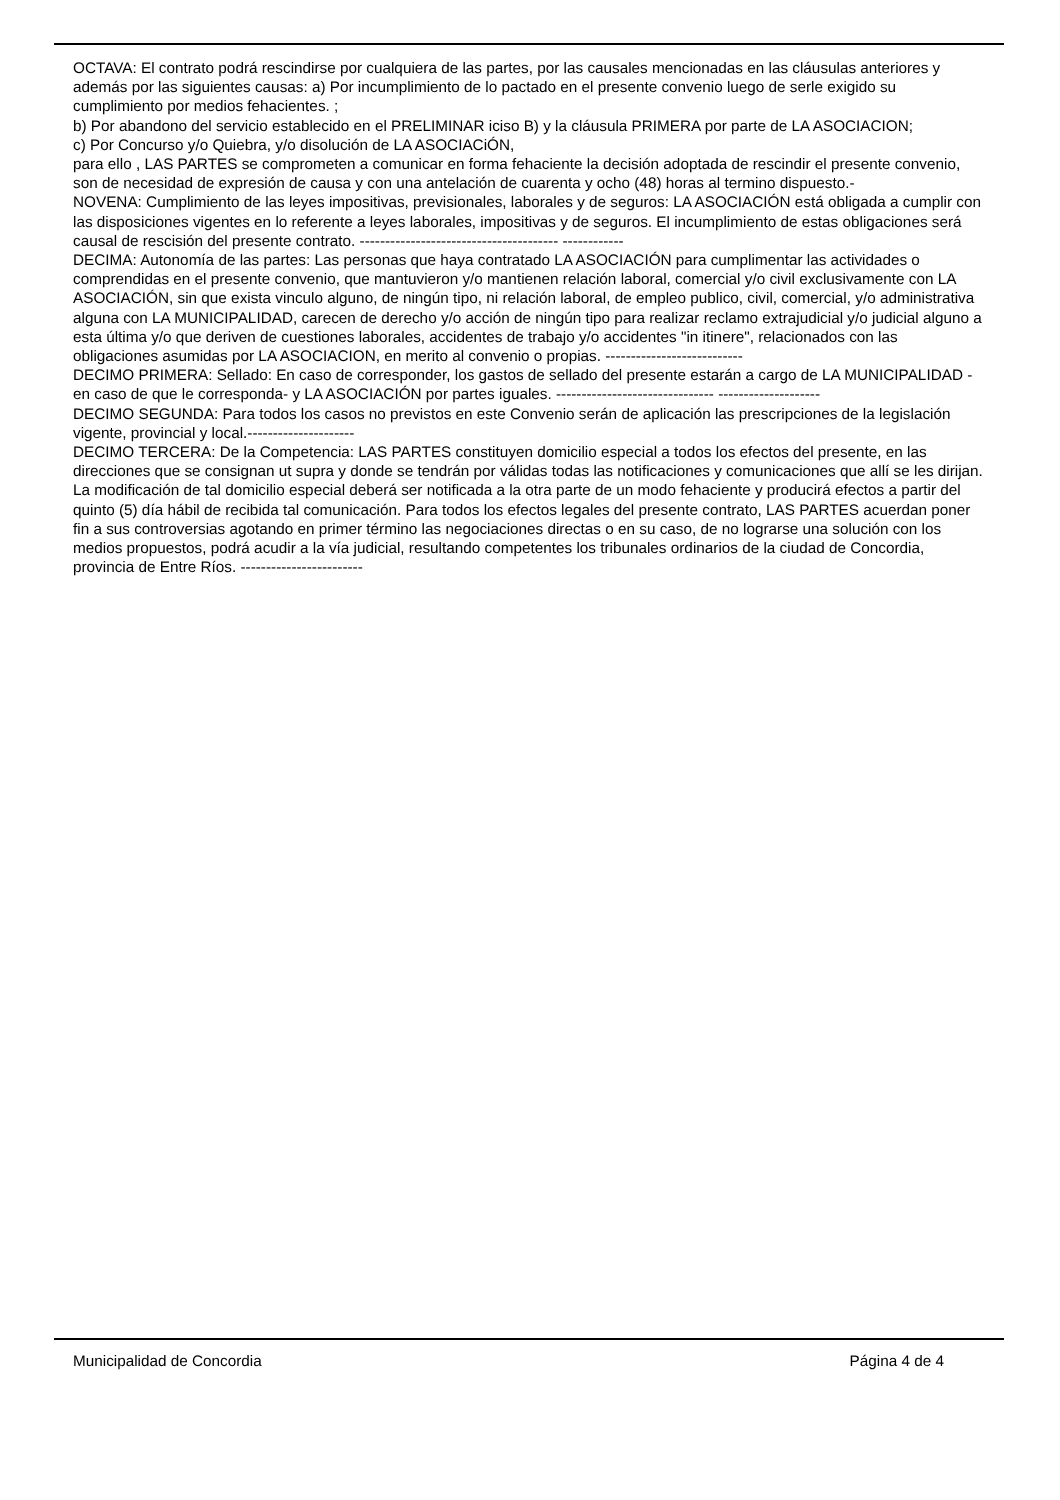OCTAVA: El contrato podrá rescindirse por cualquiera de las partes, por las causales mencionadas en las cláusulas anteriores y además por las siguientes causas: a) Por incumplimiento de lo pactado en el presente convenio luego de serle exigido su cumplimiento por medios fehacientes. ;
b) Por abandono del servicio establecido en el PRELIMINAR iciso B) y la cláusula PRIMERA por parte de LA ASOCIACION;
c) Por Concurso y/o Quiebra, y/o disolución de LA ASOCIACiÓN,
para ello , LAS PARTES se comprometen a comunicar en forma fehaciente la decisión adoptada de rescindir el presente convenio, son de necesidad de expresión de causa y con una antelación de cuarenta y ocho (48) horas al termino dispuesto.-
NOVENA: Cumplimiento de las leyes impositivas, previsionales, laborales y de seguros: LA ASOCIACIÓN está obligada a cumplir con las disposiciones vigentes en lo referente a leyes laborales, impositivas y de seguros. El incumplimiento de estas obligaciones será causal de rescisión del presente contrato. --------------------------------------- ------------
DECIMA: Autonomía de las partes: Las personas que haya contratado LA ASOCIACIÓN para cumplimentar las actividades o comprendidas en el presente convenio, que mantuvieron y/o mantienen relación laboral, comercial y/o civil exclusivamente con LA ASOCIACIÓN, sin que exista vinculo alguno, de ningún tipo, ni relación laboral, de empleo publico, civil, comercial, y/o administrativa alguna con LA MUNICIPALIDAD, carecen de derecho y/o acción de ningún tipo para realizar reclamo extrajudicial y/o judicial alguno a esta última y/o que deriven de cuestiones laborales, accidentes de trabajo y/o accidentes "in itinere", relacionados con las obligaciones asumidas por LA ASOCIACION, en merito al convenio o propias. ---------------------------
DECIMO PRIMERA: Sellado: En caso de corresponder, los gastos de sellado del presente estarán a cargo de LA MUNICIPALIDAD -en caso de que le corresponda- y LA ASOCIACIÓN por partes iguales. ------------------------------- --------------------
DECIMO SEGUNDA: Para todos los casos no previstos en este Convenio serán de aplicación las prescripciones de la legislación vigente, provincial y local.---------------------
DECIMO TERCERA: De la Competencia: LAS PARTES constituyen domicilio especial a todos los efectos del presente, en las direcciones que se consignan ut supra y donde se tendrán por válidas todas las notificaciones y comunicaciones que allí se les dirijan. La modificación de tal domicilio especial deberá ser notificada a la otra parte de un modo fehaciente y producirá efectos a partir del quinto (5) día hábil de recibida tal comunicación. Para todos los efectos legales del presente contrato, LAS PARTES acuerdan poner fin a sus controversias agotando en primer término las negociaciones directas o en su caso, de no lograrse una solución con los medios propuestos, podrá acudir a la vía judicial, resultando competentes los tribunales ordinarios de la ciudad de Concordia, provincia de Entre Ríos. ------------------------
Municipalidad de Concordia Página 4 de 4